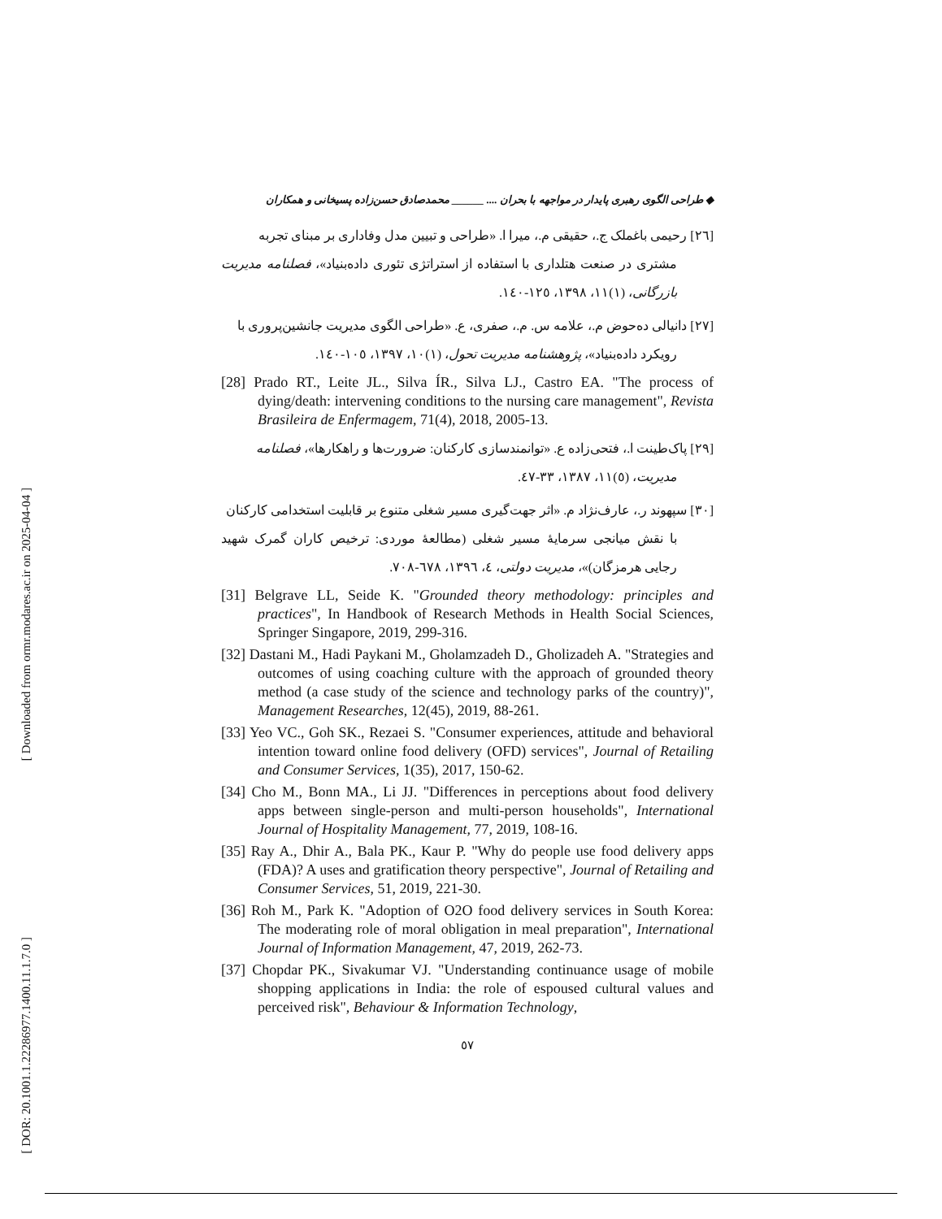[ Downloaded from ormr.modares.ac.ir on 2025-04-04 ]
[ DOR: 20.1001.1.22286977.1400.11.1.7.0 ]
◆ طراحی الگوی رهبری پایدار در مواجهه با بحران .... ______ محمدصادق حسن‌زاده پسیخانی و همکاران
[٢٦] رحیمی باغملک ج.، حقیقی م.، میرا ا. «طراحی و تبیین مدل وفاداری بر مبنای تجربه
مشتری در صنعت هتلداری با استفاده از استراتژی تئوری داده‌بنیاد»، فصلنامه مدیریت بازرگانی، (١)١١، ١٣٩٨، ١٢٥-١٤٠.
[٢٧] دانیالی ده‌حوض م.، علامه س. م.، صفری، ع. «طراحی الگوی مدیریت جانشین‌پروری با
رویکرد داده‌بنیاد»، پژوهشنامه مدیریت تحول، (١)١٠، ١٣٩٧، ١٠٥-١٤٠.
[28] Prado RT., Leite JL., Silva ÍR., Silva LJ., Castro EA. "The process of dying/death: intervening conditions to the nursing care management", Revista Brasileira de Enfermagem, 71(4), 2018, 2005-13.
[٢٩] پاک‌طینت ا.، فتحی‌زاده ع. «توانمندسازی کارکنان: ضرورت‌ها و راهکارها»، فصلنامه
مدیریت، (٥)١١، ١٣٨٧، ٣٣-٤٧.
[٣٠] سپهوند ر.، عارف‌نژاد م. «اثر جهت‌گیری مسیر شغلی متنوع بر قابلیت استخدامی کارکنان
با نقش میانجی سرمایهٔ مسیر شغلی (مطالعهٔ موردی: ترخیص کاران گمرک شهید رجایی هرمزگان)»، مدیریت دولتی، ٤، ١٣٩٦، ٦٧٨-٧٠٨.
[31] Belgrave LL, Seide K. "Grounded theory methodology: principles and practices", In Handbook of Research Methods in Health Social Sciences, Springer Singapore, 2019, 299-316.
[32] Dastani M., Hadi Paykani M., Gholamzadeh D., Gholizadeh A. "Strategies and outcomes of using coaching culture with the approach of grounded theory method (a case study of the science and technology parks of the country)", Management Researches, 12(45), 2019, 88-261.
[33] Yeo VC., Goh SK., Rezaei S. "Consumer experiences, attitude and behavioral intention toward online food delivery (OFD) services", Journal of Retailing and Consumer Services, 1(35), 2017, 150-62.
[34] Cho M., Bonn MA., Li JJ. "Differences in perceptions about food delivery apps between single-person and multi-person households", International Journal of Hospitality Management, 77, 2019, 108-16.
[35] Ray A., Dhir A., Bala PK., Kaur P. "Why do people use food delivery apps (FDA)? A uses and gratification theory perspective", Journal of Retailing and Consumer Services, 51, 2019, 221-30.
[36] Roh M., Park K. "Adoption of O2O food delivery services in South Korea: The moderating role of moral obligation in meal preparation", International Journal of Information Management, 47, 2019, 262-73.
[37] Chopdar PK., Sivakumar VJ. "Understanding continuance usage of mobile shopping applications in India: the role of espoused cultural values and perceived risk", Behaviour & Information Technology,
٥٧